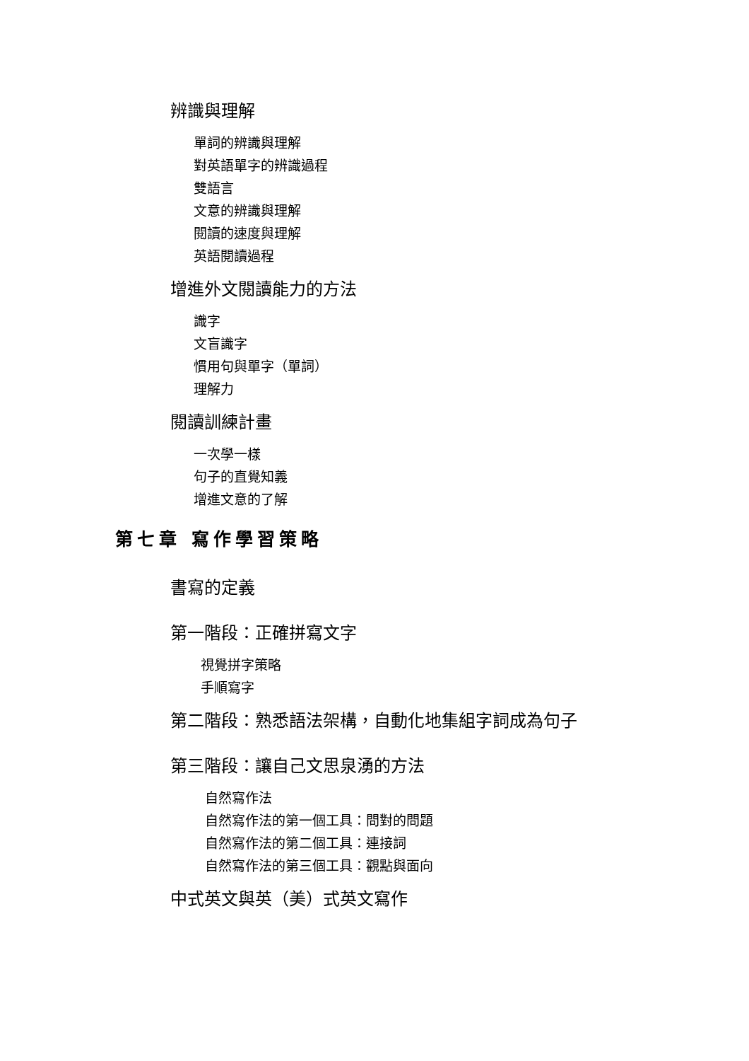辨識與理解
單詞的辨識與理解
對英語單字的辨識過程
雙語言
文意的辨識與理解
閱讀的速度與理解
英語閱讀過程
增進外文閱讀能力的方法
識字
文盲識字
慣用句與單字（單詞）
理解力
閱讀訓練計畫
一次學一樣
句子的直覺知義
增進文意的了解
第七章 寫作學習策略
書寫的定義
第一階段：正確拼寫文字
視覺拼字策略
手順寫字
第二階段：熟悉語法架構，自動化地集組字詞成為句子
第三階段：讓自己文思泉湧的方法
自然寫作法
自然寫作法的第一個工具：問對的問題
自然寫作法的第二個工具：連接詞
自然寫作法的第三個工具：觀點與面向
中式英文與英（美）式英文寫作